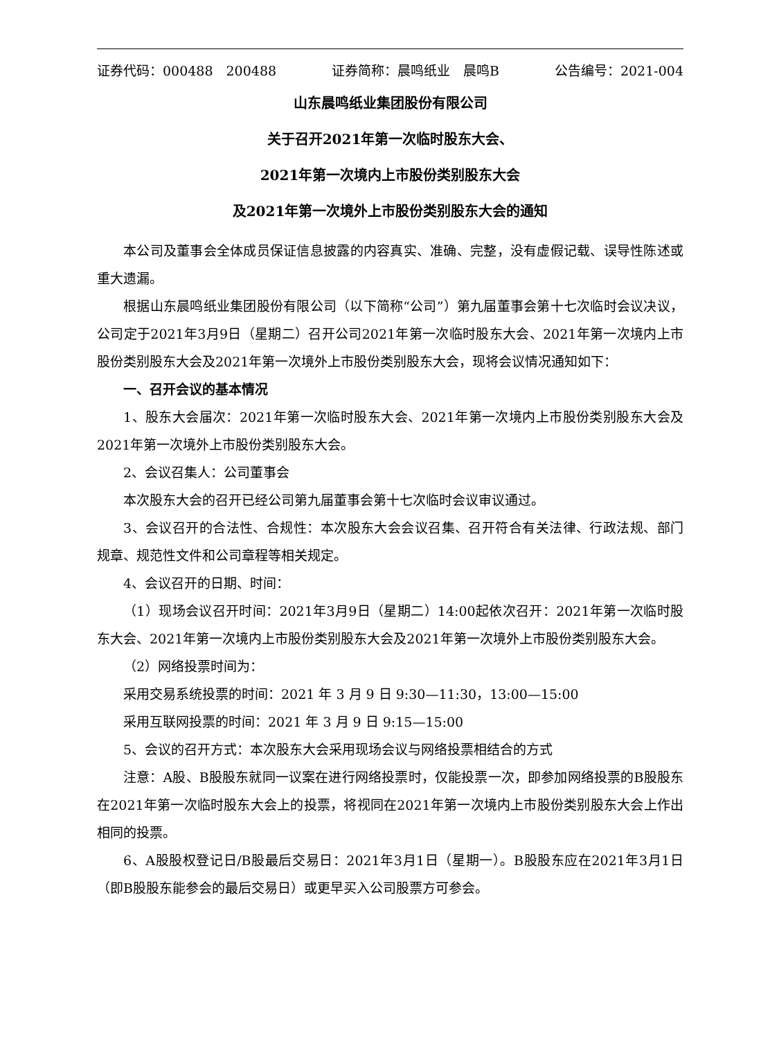证券代码：000488　200488 证券简称：晨鸣纸业　晨鸣B 公告编号：2021-004
山东晨鸣纸业集团股份有限公司
关于召开2021年第一次临时股东大会、
2021年第一次境内上市股份类别股东大会
及2021年第一次境外上市股份类别股东大会的通知
本公司及董事会全体成员保证信息披露的内容真实、准确、完整，没有虚假记载、误导性陈述或重大遗漏。
根据山东晨鸣纸业集团股份有限公司（以下简称“公司”）第九届董事会第十七次临时会议决议，公司定于2021年3月9日（星期二）召开公司2021年第一次临时股东大会、2021年第一次境内上市股份类别股东大会及2021年第一次境外上市股份类别股东大会，现将会议情况通知如下：
一、召开会议的基本情况
1、股东大会届次：2021年第一次临时股东大会、2021年第一次境内上市股份类别股东大会及2021年第一次境外上市股份类别股东大会。
2、会议召集人：公司董事会
本次股东大会的召开已经公司第九届董事会第十七次临时会议审议通过。
3、会议召开的合法性、合规性：本次股东大会会议召集、召开符合有关法律、行政法规、部门规章、规范性文件和公司章程等相关规定。
4、会议召开的日期、时间：
（1）现场会议召开时间：2021年3月9日（星期二）14:00起依次召开：2021年第一次临时股东大会、2021年第一次境内上市股份类别股东大会及2021年第一次境外上市股份类别股东大会。
（2）网络投票时间为：
采用交易系统投票的时间：2021 年 3 月 9 日 9:30—11:30，13:00—15:00
采用互联网投票的时间：2021 年 3 月 9 日 9:15—15:00
5、会议的召开方式：本次股东大会采用现场会议与网络投票相结合的方式
注意：A股、B股股东就同一议案在进行网络投票时，仅能投票一次，即参加网络投票的B股股东在2021年第一次临时股东大会上的投票，将视同在2021年第一次境内上市股份类别股东大会上作出相同的投票。
6、A股股权登记日/B股最后交易日：2021年3月1日（星期一）。B股股东应在2021年3月1日（即B股股东能参会的最后交易日）或更早买入公司股票方可参会。